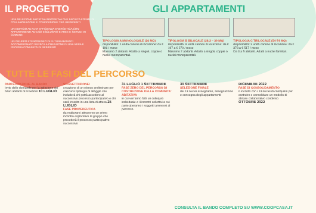IL PROGETTO
UNA SELEZIONE ABITATIVA INNOVATIVA CHE FACILITA FORME DI COLLABORAZIONE E CONDIVISIONE TRA I RESIDENTI
UN EDIFICIO AD ALTA EFFICIENZA ENERGETICA CON APPARTAMENTI AD USO ESCLUSIVO E AREE E SERVIZI IN COMUNE
UN GRUPPO ETEROGENEO DI FUTURI ABITANTI ACCOMPAGNATO VERSO LA CREAZIONE DI UNA VERA E PROPRIA COMUNITÀ DI RESIDENTI
GLI APPARTAMENTI
TIPOLOGIA A MONOLOCALE (26 MQ)
disponibilità: 1 unità canone di locazione: da € 196 / mese
Massimo 2 abitanti. Adatto a singoli, coppie o nuclei monoparentali.
TIPOLOGIA B BILOCALE (28,3 – 39 MQ)
disponibilità: 9 unità canone di locazione: da € 197 a € 270 / mese
Massimo 2 abitanti. Adatto a singoli, coppie o nuclei monoparentali.
TIPOLOGIA C TRILOCALE (54-74 MQ)
disponibilità: 3 unità canone di locazione: da € 378 a € 517 / mese
Da 3 a 5 abitanti. Adatti a nuclei familiari.
TUTTE LE FASI DEL PERCORSO
PARTECIPAZIONE AL BANDO
Invio delle domande per la selezione dei futuri abitanti di Freedom 10 LUGLIO
SOGGETTI IDONEI
creazione di un elenco preliminare per ciascuna tipologia di alloggio che includerà chi potrà accedere al successivo processo partecipativo e chi sarà inserito in una lista di attesa 25 LUGLIO
FASE PROPEDEUTICA
da realizzarsi attraverso un primo incontro esplorativo di gruppo che precederà il processo partecipativo successivo
31 LUGLIO 1 SETTEMBRE
FASE ZERO DEL PERCORSO DI COSTRUZIONE DELLA COMUNITA' ABITATIVA
in cui verranno fatti un colloquio individuale e 4 incontri collettivi a cui parteciperanno i soggetti ammessi al percorso
30 SETTEMBRE
SELEZIONE FINALE
dei 13 nuclei assegnatari, assegnazione e consegna degli appartamenti
DICEMBRE 2022
FASE DI CONSOLIDAMENTO
6 incontri con i 13 nuclei di coinquilini per costruire e consolidare un modello di abitare collaborativo condiviso OTTOBRE 2022
CONSULTA IL BANDO COMPLETO SU WWW.COOPCASA.IT